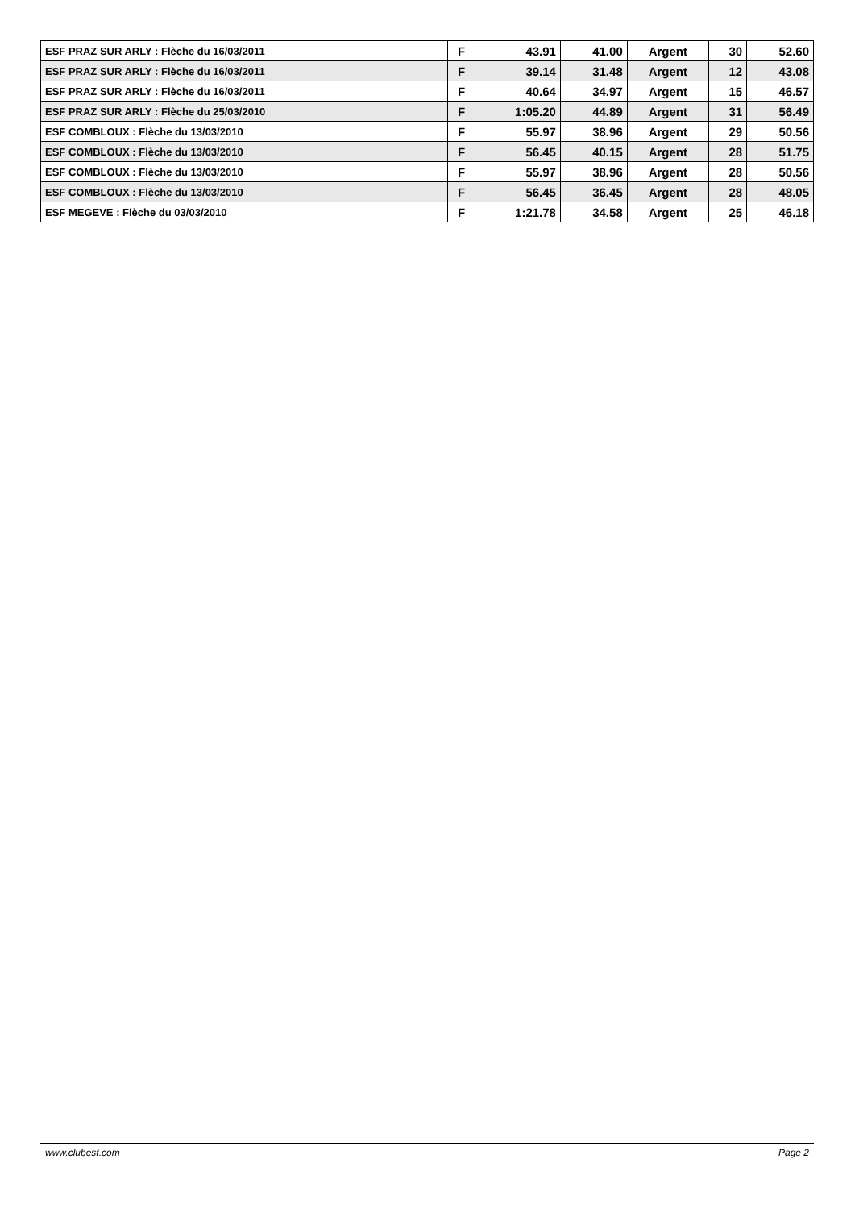| ESF PRAZ SUR ARLY : Flèche du 16/03/2011 | F | 43.91 | 41.00 | Argent | 30 | 52.60 |
| ESF PRAZ SUR ARLY : Flèche du 16/03/2011 | F | 39.14 | 31.48 | Argent | 12 | 43.08 |
| ESF PRAZ SUR ARLY : Flèche du 16/03/2011 | F | 40.64 | 34.97 | Argent | 15 | 46.57 |
| ESF PRAZ SUR ARLY : Flèche du 25/03/2010 | F | 1:05.20 | 44.89 | Argent | 31 | 56.49 |
| ESF COMBLOUX : Flèche du 13/03/2010 | F | 55.97 | 38.96 | Argent | 29 | 50.56 |
| ESF COMBLOUX : Flèche du 13/03/2010 | F | 56.45 | 40.15 | Argent | 28 | 51.75 |
| ESF COMBLOUX : Flèche du 13/03/2010 | F | 55.97 | 38.96 | Argent | 28 | 50.56 |
| ESF COMBLOUX : Flèche du 13/03/2010 | F | 56.45 | 36.45 | Argent | 28 | 48.05 |
| ESF MEGEVE : Flèche du 03/03/2010 | F | 1:21.78 | 34.58 | Argent | 25 | 46.18 |
www.clubesf.com Page 2